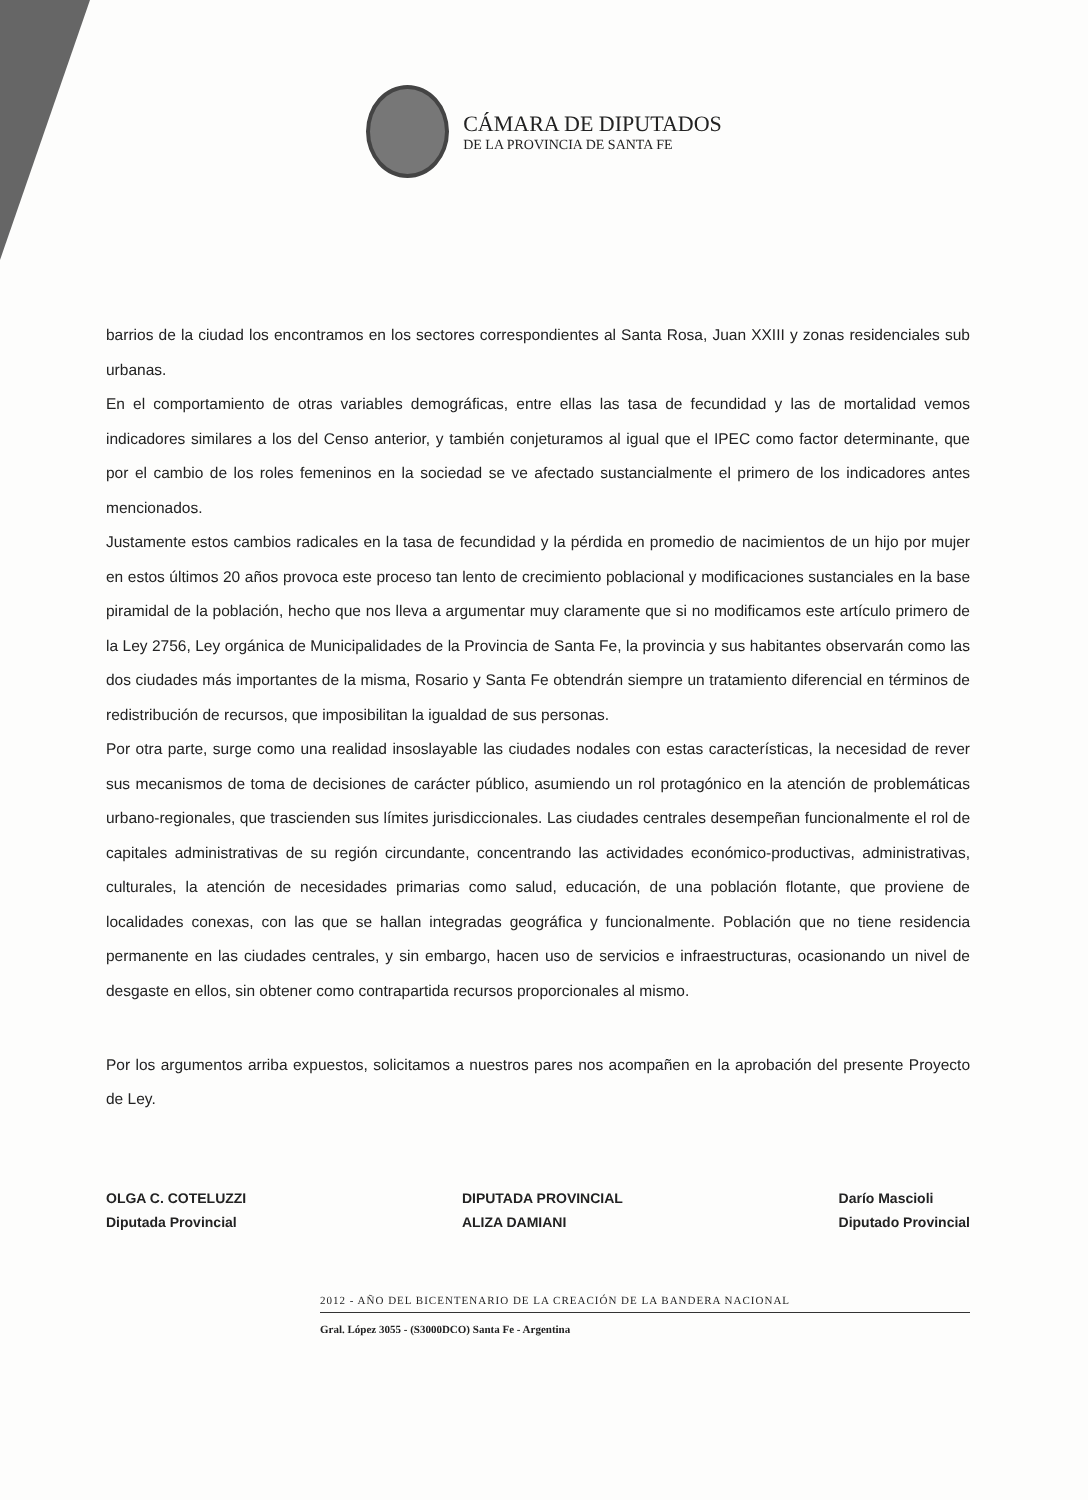CÁMARA DE DIPUTADOS
DE LA PROVINCIA DE SANTA FE
barrios de la ciudad los encontramos en los sectores correspondientes al Santa Rosa, Juan XXIII y zonas residenciales sub urbanas.
En el comportamiento de otras variables demográficas, entre ellas las tasa de fecundidad y las de mortalidad vemos indicadores similares a los del Censo anterior, y también conjeturamos al igual que el IPEC como factor determinante, que por el cambio de los roles femeninos en la sociedad se ve afectado sustancialmente el primero de los indicadores antes mencionados.
Justamente estos cambios radicales en la tasa de fecundidad y la pérdida en promedio de nacimientos de un hijo por mujer en estos últimos 20 años provoca este proceso tan lento de crecimiento poblacional y modificaciones sustanciales en la base piramidal de la población, hecho que nos lleva a argumentar muy claramente que si no modificamos este artículo primero de la Ley 2756, Ley orgánica de Municipalidades de la Provincia de Santa Fe, la provincia y sus habitantes observarán como las dos ciudades más importantes de la misma, Rosario y Santa Fe obtendrán siempre un tratamiento diferencial en términos de redistribución de recursos, que imposibilitan la igualdad de sus personas.
Por otra parte, surge como una realidad insoslayable las ciudades nodales con estas características, la necesidad de rever sus mecanismos de toma de decisiones de carácter público, asumiendo un rol protagónico en la atención de problemáticas urbano-regionales, que trascienden sus límites jurisdiccionales. Las ciudades centrales desempeñan funcionalmente el rol de capitales administrativas de su región circundante, concentrando las actividades económico-productivas, administrativas, culturales, la atención de necesidades primarias como salud, educación, de una población flotante, que proviene de localidades conexas, con las que se hallan integradas geográfica y funcionalmente. Población que no tiene residencia permanente en las ciudades centrales, y sin embargo, hacen uso de servicios e infraestructuras, ocasionando un nivel de desgaste en ellos, sin obtener como contrapartida recursos proporcionales al mismo.
Por los argumentos arriba expuestos, solicitamos a nuestros pares nos acompañen en la aprobación del presente Proyecto de Ley.
OLGA C. COTELUZZI
Diputada Provincial
DIPUTADA PROVINCIAL
ALIZA DAMIANI
Darío Mascioli
Diputado Provincial
2012 - AÑO DEL BICENTENARIO DE LA CREACIÓN DE LA BANDERA NACIONAL
Gral. López 3055 - (S3000DCO) Santa Fe - Argentina